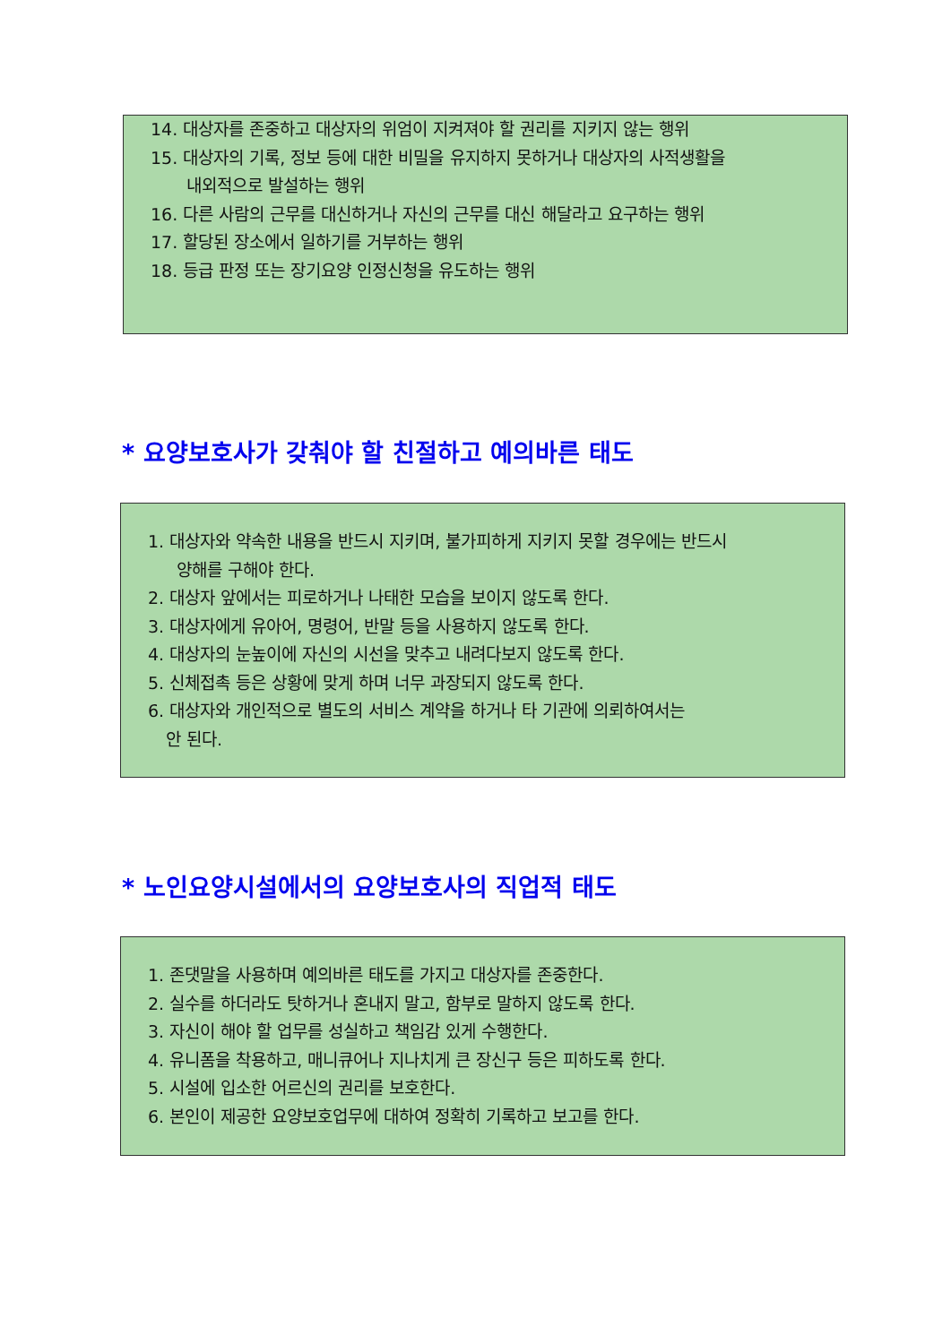14. 대상자를 존중하고 대상자의 위엄이 지켜져야 할 권리를 지키지 않는 행위
15. 대상자의 기록, 정보 등에 대한 비밀을 유지하지 못하거나 대상자의 사적생활을
내외적으로 발설하는 행위
16. 다른 사람의 근무를 대신하거나 자신의 근무를 대신 해달라고 요구하는 행위
17. 할당된 장소에서 일하기를 거부하는 행위
18. 등급 판정 또는 장기요양 인정신청을 유도하는 행위
* 요양보호사가 갖춰야 할 친절하고 예의바른 태도
1. 대상자와 약속한 내용을 반드시 지키며, 불가피하게 지키지 못할 경우에는 반드시
양해를 구해야 한다.
2. 대상자 앞에서는 피로하거나 나태한 모습을 보이지 않도록 한다.
3. 대상자에게 유아어, 명령어, 반말 등을 사용하지 않도록 한다.
4. 대상자의 눈높이에 자신의 시선을 맞추고 내려다보지 않도록 한다.
5. 신체접촉 등은 상황에 맞게 하며 너무 과장되지 않도록 한다.
6. 대상자와 개인적으로 별도의 서비스 계약을 하거나 타 기관에 의뢰하여서는
안 된다.
* 노인요양시설에서의 요양보호사의 직업적 태도
1. 존댓말을 사용하며 예의바른 태도를 가지고 대상자를 존중한다.
2. 실수를 하더라도 탓하거나 혼내지 말고, 함부로 말하지 않도록 한다.
3. 자신이 해야 할 업무를 성실하고 책임감 있게 수행한다.
4. 유니폼을 착용하고, 매니큐어나 지나치게 큰 장신구 등은 피하도록 한다.
5. 시설에 입소한 어르신의 권리를 보호한다.
6. 본인이 제공한 요양보호업무에 대하여 정확히 기록하고 보고를 한다.